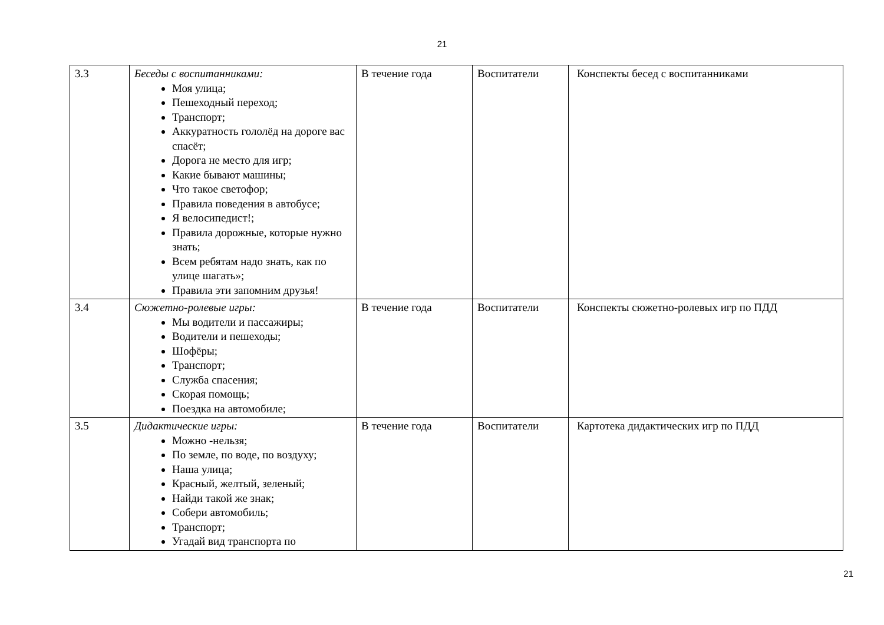21
| 3.3 | Беседы с воспитанниками: Моя улица; Пешеходный переход; Транспорт; Аккуратность гололёд на дороге вас спасёт; Дорога не место для игр; Какие бывают машины; Что такое светофор; Правила поведения в автобусе; Я велосипедист!; Правила дорожные, которые нужно знать; Всем ребятам надо знать, как по улице шагать»; Правила эти запомним друзья! | В течение года | Воспитатели | Конспекты бесед с воспитанниками |
| 3.4 | Сюжетно-ролевые игры: Мы водители и пассажиры; Водители и пешеходы; Шофёры; Транспорт; Служба спасения; Скорая помощь; Поездка на автомобиле; | В течение года | Воспитатели | Конспекты сюжетно-ролевых игр по ПДД |
| 3.5 | Дидактические игры: Можно -нельзя; По земле, по воде, по воздуху; Наша улица; Красный, желтый, зеленый; Найди такой же знак; Собери автомобиль; Транспорт; Угадай вид транспорта по | В течение года | Воспитатели | Картотека дидактических игр по ПДД |
21